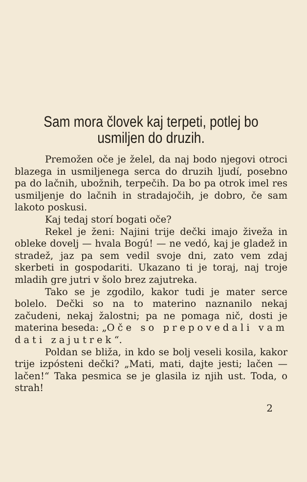Sam mora človek kaj terpeti, potlej bo usmiljen do druzih.
Premožen oče je želel, da naj bodo njegovi otroci blazega in usmiljenega serca do druzih ljudí, posebno pa do lačnih, ubožnih, terpečih. Da bo pa otrok imel res usmiljenje do lačnih in stradajočih, je dobro, če sam lakoto poskusi.
Kaj tedaj storí bogati oče?
Rekel je ženi: Najini trije dečki imajo živeža in obleke dovelj — hvala Bogú! — ne vedó, kaj je gladež in stradež, jaz pa sem vedil svoje dni, zato vem zdaj skerbeti in gospodariti. Ukazano ti je toraj, naj troje mladih gre jutri v šolo brez zajutreka.
Tako se je zgodilo, kakor tudi je mater serce bolelo. Dečki so na to materino naznanilo nekaj začudeni, nekaj žalostni; pa ne pomaga nič, dosti je materina beseda: „Oče so prepovedali vam dati zajutrek“.
Poldan se bliža, in kdo se bolj veseli kosila, kakor trije izpósteni dečki? „Mati, mati, dajte jesti; lačen — lačen!“ Taka pesmica se je glasila iz njih ust. Toda, o strah!
2